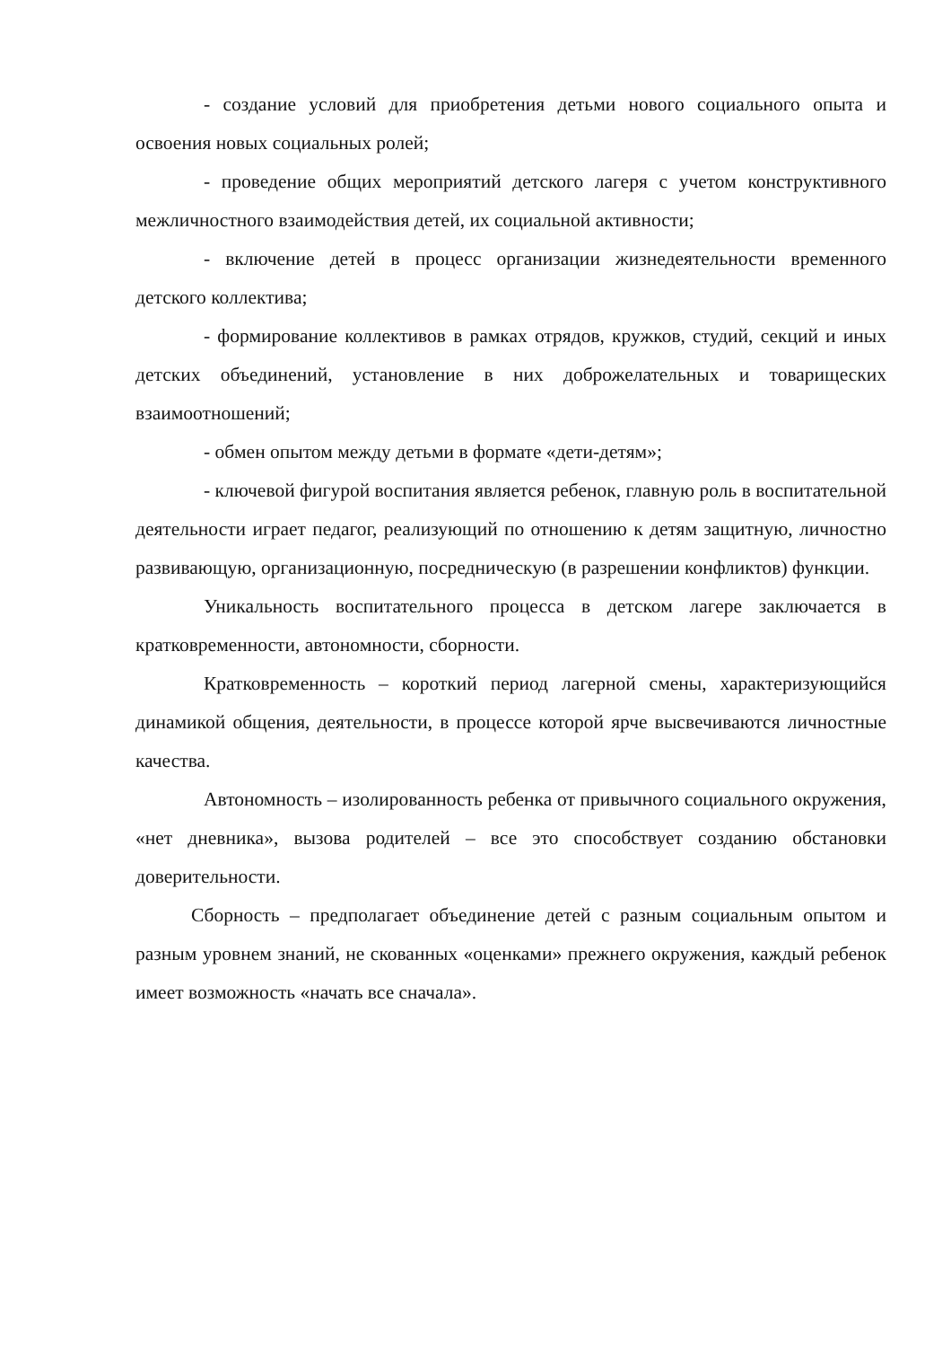- создание условий для приобретения детьми нового социального опыта и освоения новых социальных ролей;
- проведение общих мероприятий детского лагеря с учетом конструктивного межличностного взаимодействия детей, их социальной активности;
- включение детей в процесс организации жизнедеятельности временного детского коллектива;
- формирование коллективов в рамках отрядов, кружков, студий, секций и иных детских объединений, установление в них доброжелательных и товарищеских взаимоотношений;
- обмен опытом между детьми в формате «дети-детям»;
- ключевой фигурой воспитания является ребенок, главную роль в воспитательной деятельности играет педагог, реализующий по отношению к детям защитную, личностно развивающую, организационную, посредническую (в разрешении конфликтов) функции.
Уникальность воспитательного процесса в детском лагере заключается в кратковременности, автономности, сборности.
Кратковременность – короткий период лагерной смены, характеризующийся динамикой общения, деятельности, в процессе которой ярче высвечиваются личностные качества.
Автономность – изолированность ребенка от привычного социального окружения, «нет дневника», вызова родителей – все это способствует созданию обстановки доверительности.
Сборность – предполагает объединение детей с разным социальным опытом и разным уровнем знаний, не скованных «оценками» прежнего окружения, каждый ребенок имеет возможность «начать все сначала».